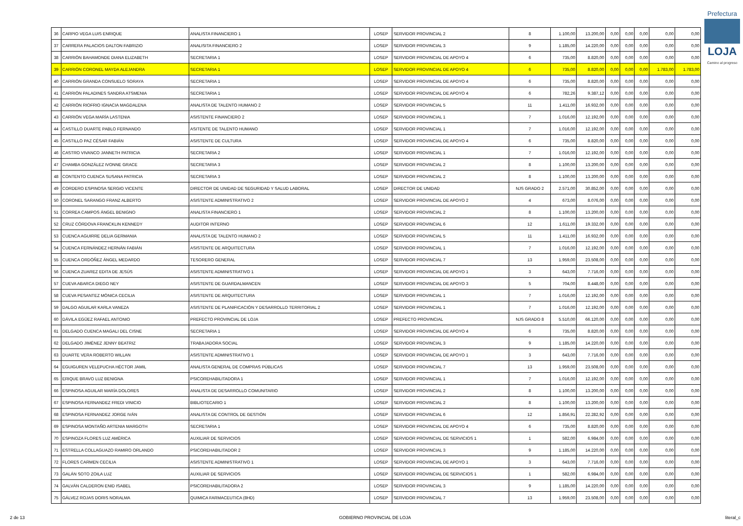Prefectura
LOJA
Camino al progreso
| 36 | CARPIO VEGA LUIS ENRIQUE | ANALISTA FINANCIERO 1 | LOSEP | SERVIDOR PROVINCIAL 2 | 8 | 1.100,00 | 13.200,00 | 0,00 | 0,00 | 0,00 | 0,00 | 0,00 |
| 37 | CARRERA PALACIOS DALTON FABRIZIO | ANALISITA FINANCIERO 2 | LOSEP | SERVIDOR PROVINCIAL 3 | 9 | 1.185,00 | 14.220,00 | 0,00 | 0,00 | 0,00 | 0,00 | 0,00 |
| 38 | CARRIÓN BAHAMONDE DIANA ELIZABETH | SECRETARIA 1 | LOSEP | SERVIDOR PROVINCIAL DE APOYO 4 | 6 | 735,00 | 8.820,00 | 0,00 | 0,00 | 0,00 | 0,00 | 0,00 |
| 39 | CARRIÓN CORONEL MAYDA ALEJANDRA | SECRETARIA 1 | LOSEP | SERVIDOR PROVINCIAL DE APOYO 4 | 6 | 735,00 | 8.820,00 | 0,00 | 0,00 | 0,00 | 1.783,00 | 1.783,00 |
| 40 | CARRIÓN GRANDA CONSUELO SORAYA | SECRETARIA 1 | LOSEP | SERVIDOR PROVINCIAL DE APOYO 4 | 6 | 735,00 | 8.820,00 | 0,00 | 0,00 | 0,00 | 0,00 | 0,00 |
| 41 | CARRIÓN PALADINES SANDRA ATSMENIA | SECRETARIA 1 | LOSEP | SERVIDOR PROVINCIAL DE APOYO 4 | 6 | 782,26 | 9.387,12 | 0,00 | 0,00 | 0,00 | 0,00 | 0,00 |
| 42 | CARRIÓN RIOFRIO IGNACIA MAGDALENA | ANALISTA DE TALENTO HUMANO 2 | LOSEP | SERVIDOR PROVINCIAL 5 | 11 | 1.411,00 | 16.932,00 | 0,00 | 0,00 | 0,00 | 0,00 | 0,00 |
| 43 | CARRIÓN VEGA MARÍA LASTENIA | ASISTENTE FINANCIERO 2 | LOSEP | SERVIDOR PROVINCIAL 1 | 7 | 1.016,00 | 12.192,00 | 0,00 | 0,00 | 0,00 | 0,00 | 0,00 |
| 44 | CASTILLO DUARTE PABLO FERNANDO | ASITENTE DE TALENTO HUMANO | LOSEP | SERVIDOR PROVINCIAL 1 | 7 | 1.016,00 | 12.192,00 | 0,00 | 0,00 | 0,00 | 0,00 | 0,00 |
| 45 | CASTILLO PAZ CÉSAR FABIÁN | ASISTENTE DE CULTURA | LOSEP | SERVIDOR PROVINCIAL DE APOYO 4 | 6 | 735,00 | 8.820,00 | 0,00 | 0,00 | 0,00 | 0,00 | 0,00 |
| 46 | CASTRO VIVANCO JANNETH PATRICIA | SECRETARIA 2 | LOSEP | SERVIDOR PROVINCIAL 1 | 7 | 1.016,00 | 12.192,00 | 0,00 | 0,00 | 0,00 | 0,00 | 0,00 |
| 47 | CHAMBA GONZÁLEZ IVONNE GRACE | SECRETARIA 3 | LOSEP | SERVIDOR PROVINCIAL 2 | 8 | 1.100,00 | 13.200,00 | 0,00 | 0,00 | 0,00 | 0,00 | 0,00 |
| 48 | CONTENTO CUENCA SUSANA PATRICIA | SECRETARIA 3 | LOSEP | SERVIDOR PROVINCIAL 2 | 8 | 1.100,00 | 13.200,00 | 0,00 | 0,00 | 0,00 | 0,00 | 0,00 |
| 49 | CORDERO ESPINOSA SERGIO VICENTE | DIRECTOR DE UNIDAD DE SEGURIDAD Y SALUD LABORAL | LOSEP | DIRECTOR DE UNIDAD | NJS GRADO 2 | 2.571,00 | 30.852,00 | 0,00 | 0,00 | 0,00 | 0,00 | 0,00 |
| 50 | CORONEL SARANGO FRANZ ALBERTO | ASISTENTE ADMINISTRATIVO 2 | LOSEP | SERVIDOR PROVINCIAL DE APOYO 2 | 4 | 673,00 | 8.076,00 | 0,00 | 0,00 | 0,00 | 0,00 | 0,00 |
| 51 | CORREA CAMPOS ÁNGEL BENIGNO | ANALISTA FINANCIERO 1 | LOSEP | SERVIDOR PROVINCIAL 2 | 8 | 1.100,00 | 13.200,00 | 0,00 | 0,00 | 0,00 | 0,00 | 0,00 |
| 52 | CRUZ CÓRDOVA FRANCKLIN KENNEDY | AUDITOR INTERNO | LOSEP | SERVIDOR PROVINCIAL 6 | 12 | 1.611,00 | 19.332,00 | 0,00 | 0,00 | 0,00 | 0,00 | 0,00 |
| 53 | CUENCA AGUIRRE DELIA GERMANIA | ANALISTA DE TALENTO HUMANO 2 | LOSEP | SERVIDOR PROVINCIAL 5 | 11 | 1.411,00 | 16.932,00 | 0,00 | 0,00 | 0,00 | 0,00 | 0,00 |
| 54 | CUENCA FERNÁNDEZ HERNÁN FABIÁN | ASISTENTE DE ARQUITECTURA | LOSEP | SERVIDOR PROVINCIAL 1 | 7 | 1.016,00 | 12.192,00 | 0,00 | 0,00 | 0,00 | 0,00 | 0,00 |
| 55 | CUENCA ORDÓÑEZ ÁNGEL MEDARDO | TESORERO GENERAL | LOSEP | SERVIDOR PROVINCIAL 7 | 13 | 1.959,00 | 23.508,00 | 0,00 | 0,00 | 0,00 | 0,00 | 0,00 |
| 56 | CUENCA ZUAREZ EDITA DE JESÚS | ASISTENTE ADMINISTRATIVO 1 | LOSEP | SERVIDOR PROVINCIAL DE APOYO 1 | 3 | 643,00 | 7.716,00 | 0,00 | 0,00 | 0,00 | 0,00 | 0,00 |
| 57 | CUEVA ABARCA DIEGO NEY | ASISTENTE DE GUARDALMANCEN | LOSEP | SERVIDOR PROVINCIAL DE APOYO 3 | 5 | 704,00 | 8.448,00 | 0,00 | 0,00 | 0,00 | 0,00 | 0,00 |
| 58 | CUEVA PESANTEZ MÓNICA CECILIA | ASISTENTE DE ARQUITECTURA | LOSEP | SERVIDOR PROVINCIAL 1 | 7 | 1.016,00 | 12.192,00 | 0,00 | 0,00 | 0,00 | 0,00 | 0,00 |
| 59 | DALGO AGUILAR KARLA VANEZA | ASISTENTE DE PLANIFICACIÓN Y DESARROLLO TERRITORIAL 2 | LOSEP | SERVIDOR PROVINCIAL 1 | 7 | 1.016,00 | 12.192,00 | 0,00 | 0,00 | 0,00 | 0,00 | 0,00 |
| 60 | DÁVILA EGÜEZ RAFAEL ANTONIO | PREFECTO PROVINCIAL DE LOJA | LOSEP | PREFECTO PROVINCIAL | NJS GRADO 8 | 5.510,00 | 66.120,00 | 0,00 | 0,00 | 0,00 | 0,00 | 0,00 |
| 61 | DELGADO CUENCA MAGALI DEL CISNE | SECRETARIA 1 | LOSEP | SERVIDOR PROVINCIAL DE APOYO 4 | 6 | 735,00 | 8.820,00 | 0,00 | 0,00 | 0,00 | 0,00 | 0,00 |
| 62 | DELGADO JIMÉNEZ JENNY BEATRIZ | TRABAJADORA SOCIAL | LOSEP | SERVIDOR PROVINCIAL 3 | 9 | 1.185,00 | 14.220,00 | 0,00 | 0,00 | 0,00 | 0,00 | 0,00 |
| 63 | DUARTE VERA ROBERTO WILLAN | ASISTENTE ADMINISTRATIVO 1 | LOSEP | SERVIDOR PROVINCIAL DE APOYO 1 | 3 | 643,00 | 7.716,00 | 0,00 | 0,00 | 0,00 | 0,00 | 0,00 |
| 64 | EGUIGUREN VELEPUCHA HÉCTOR JAMIL | ANALISTA GENERAL DE COMPRAS PÚBLICAS | LOSEP | SERVIDOR PROVINCIAL 7 | 13 | 1.959,00 | 23.508,00 | 0,00 | 0,00 | 0,00 | 0,00 | 0,00 |
| 65 | ERIQUE BRAVO LUZ BENIGNA | PSICOREHABILITADORA 1 | LOSEP | SERVIDOR PROVINCIAL 1 | 7 | 1.016,00 | 12.192,00 | 0,00 | 0,00 | 0,00 | 0,00 | 0,00 |
| 66 | ESPINOSA AGUILAR MARÍA DOLORES | ANALISTA DE DESARROLLO COMUNITARIO | LOSEP | SERVIDOR PROVINCIAL 2 | 8 | 1.100,00 | 13.200,00 | 0,00 | 0,00 | 0,00 | 0,00 | 0,00 |
| 67 | ESPINOSA FERNANDEZ FREDI VINICIO | BIBLIOTECARIO 1 | LOSEP | SERVIDOR PROVINCIAL 2 | 8 | 1.100,00 | 13.200,00 | 0,00 | 0,00 | 0,00 | 0,00 | 0,00 |
| 68 | ESPINOSA FERNANDEZ JORGE IVÁN | ANALISTA DE CONTROL DE GESTIÓN | LOSEP | SERVIDOR PROVINCIAL 6 | 12 | 1.856,91 | 22.282,92 | 0,00 | 0,00 | 0,00 | 0,00 | 0,00 |
| 69 | ESPINOSA MONTAÑO ARTENIA MARGOTH | SECRETARIA 1 | LOSEP | SERVIDOR PROVINCIAL DE APOYO 4 | 6 | 735,00 | 8.820,00 | 0,00 | 0,00 | 0,00 | 0,00 | 0,00 |
| 70 | ESPINOZA FLORES LUZ AMÉRICA | AUXILIAR DE SERVICIOS | LOSEP | SERVIDOR PROVINCIAL DE SERVICIOS 1 | 1 | 582,00 | 6.984,00 | 0,00 | 0,00 | 0,00 | 0,00 | 0,00 |
| 71 | ESTRELLA COLLAGUAZO RAMIRO ORLANDO | PSICOREHABILITADOR 2 | LOSEP | SERVIDOR PROVINCIAL 3 | 9 | 1.185,00 | 14.220,00 | 0,00 | 0,00 | 0,00 | 0,00 | 0,00 |
| 72 | FLORES CARMEN CECILIA | ASISTENTE ADMINISTRATIVO 1 | LOSEP | SERVIDOR PROVINCIAL DE APOYO 1 | 3 | 643,00 | 7.716,00 | 0,00 | 0,00 | 0,00 | 0,00 | 0,00 |
| 73 | GALÁN SOTO ZOILA LUZ | AUXILIAR DE SERVICIOS | LOSEP | SERVIDOR PROVINCIAL DE SERVICIOS 1 | 1 | 582,00 | 6.984,00 | 0,00 | 0,00 | 0,00 | 0,00 | 0,00 |
| 74 | GALVÁN CALDERON ENID ISABEL | PSICOREHABILITADORA 2 | LOSEP | SERVIDOR PROVINCIAL 3 | 9 | 1.185,00 | 14.220,00 | 0,00 | 0,00 | 0,00 | 0,00 | 0,00 |
| 75 | GÁLVEZ ROJAS DORIS NORALMA | QUIMICA FARMACEUTICA (8HD) | LOSEP | SERVIDOR PROVINCIAL 7 | 13 | 1.959,00 | 23.508,00 | 0,00 | 0,00 | 0,00 | 0,00 | 0,00 |
2 de 13 GOBIERNO PROVINCIAL DE LOJA literal_c